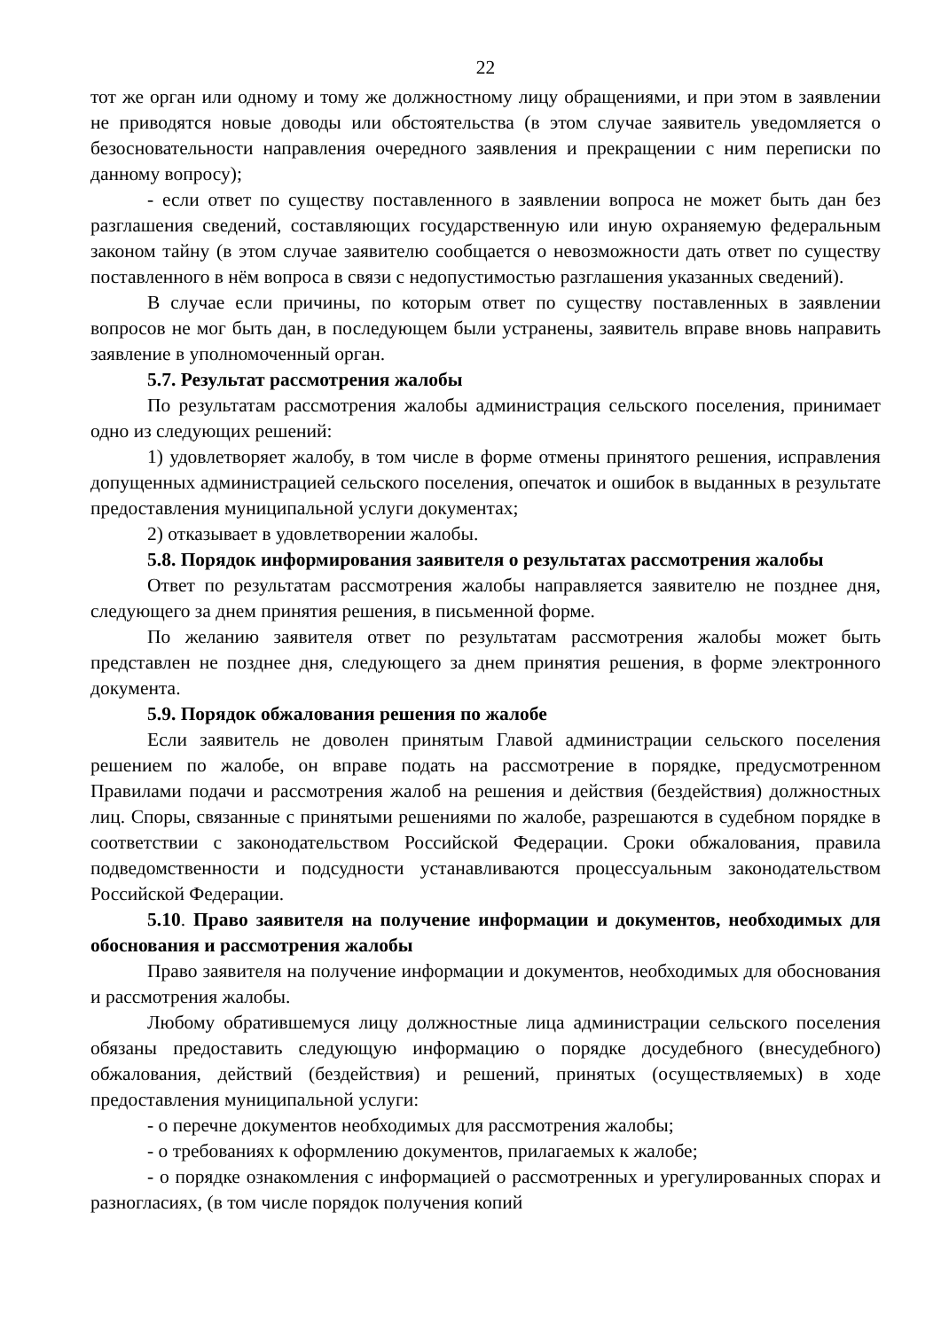22
тот же орган или одному и тому же должностному лицу обращениями, и при этом в заявлении не приводятся новые доводы или обстоятельства (в этом случае заявитель уведомляется о безосновательности направления очередного заявления и прекращении с ним переписки по данному вопросу);
- если ответ по существу поставленного в заявлении вопроса не может быть дан без разглашения сведений, составляющих государственную или иную охраняемую федеральным законом тайну (в этом случае заявителю сообщается о невозможности дать ответ по существу поставленного в нём вопроса в связи с недопустимостью разглашения указанных сведений).
В случае если причины, по которым ответ по существу поставленных в заявлении вопросов не мог быть дан, в последующем были устранены, заявитель вправе вновь направить заявление в уполномоченный орган.
5.7. Результат рассмотрения жалобы
По результатам рассмотрения жалобы администрация сельского поселения, принимает одно из следующих решений:
1) удовлетворяет жалобу, в том числе в форме отмены принятого решения, исправления допущенных администрацией сельского поселения, опечаток и ошибок в выданных в результате предоставления муниципальной услуги документах;
2) отказывает в удовлетворении жалобы.
5.8. Порядок информирования заявителя о результатах рассмотрения жалобы
Ответ по результатам рассмотрения жалобы направляется заявителю не позднее дня, следующего за днем принятия решения, в письменной форме.
По желанию заявителя ответ по результатам рассмотрения жалобы может быть представлен не позднее дня, следующего за днем принятия решения, в форме электронного документа.
5.9. Порядок обжалования решения по жалобе
Если заявитель не доволен принятым Главой администрации сельского поселения решением по жалобе, он вправе подать на рассмотрение в порядке, предусмотренном Правилами подачи и рассмотрения жалоб на решения и действия (бездействия) должностных лиц. Споры, связанные с принятыми решениями по жалобе, разрешаются в судебном порядке в соответствии с законодательством Российской Федерации. Сроки обжалования, правила подведомственности и подсудности устанавливаются процессуальным законодательством Российской Федерации.
5.10. Право заявителя на получение информации и документов, необходимых для обоснования и рассмотрения жалобы
Право заявителя на получение информации и документов, необходимых для обоснования и рассмотрения жалобы.
Любому обратившемуся лицу должностные лица администрации сельского поселения обязаны предоставить следующую информацию о порядке досудебного (внесудебного) обжалования, действий (бездействия) и решений, принятых (осуществляемых) в ходе предоставления муниципальной услуги:
- о перечне документов необходимых для рассмотрения жалобы;
- о требованиях к оформлению документов, прилагаемых к жалобе;
- о порядке ознакомления с информацией о рассмотренных и урегулированных спорах и разногласиях, (в том числе порядок получения копий